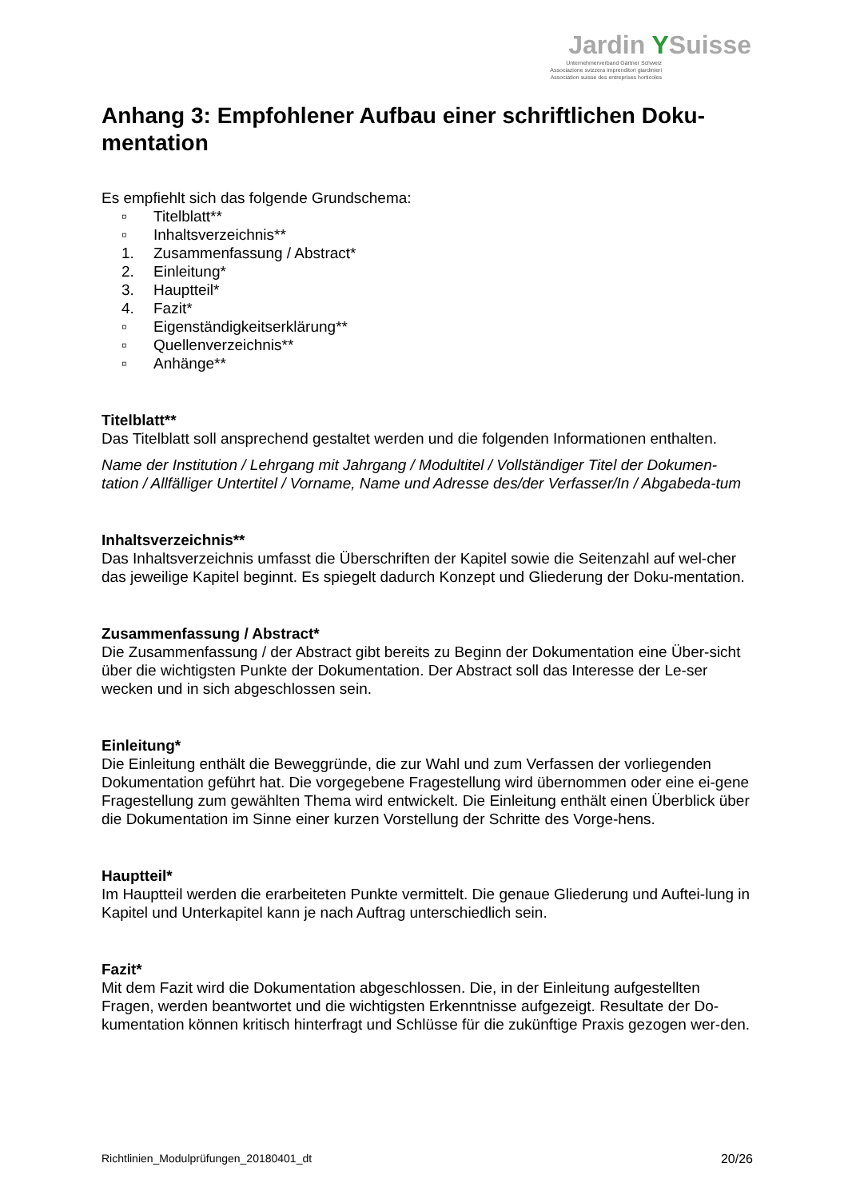Jardin YSuisse
Unternehmerverband Gärtner Schweiz
Associazione svizzera imprenditori giardinieri
Association suisse des entreprises horticoles
Anhang 3: Empfohlener Aufbau einer schriftlichen Doku-mentation
Es empfiehlt sich das folgende Grundschema:
▫ Titelblatt**
▫ Inhaltsverzeichnis**
1. Zusammenfassung / Abstract*
2. Einleitung*
3. Hauptteil*
4. Fazit*
▫ Eigenständigkeitserklärung**
▫ Quellenverzeichnis**
▫ Anhänge**
Titelblatt**
Das Titelblatt soll ansprechend gestaltet werden und die folgenden Informationen enthalten.
Name der Institution / Lehrgang mit Jahrgang / Modultitel / Vollständiger Titel der Dokumen-tation / Allfälliger Untertitel / Vorname, Name und Adresse des/der Verfasser/In / Abgabeda-tum
Inhaltsverzeichnis**
Das Inhaltsverzeichnis umfasst die Überschriften der Kapitel sowie die Seitenzahl auf wel-cher das jeweilige Kapitel beginnt. Es spiegelt dadurch Konzept und Gliederung der Doku-mentation.
Zusammenfassung / Abstract*
Die Zusammenfassung / der Abstract gibt bereits zu Beginn der Dokumentation eine Über-sicht über die wichtigsten Punkte der Dokumentation. Der Abstract soll das Interesse der Le-ser wecken und in sich abgeschlossen sein.
Einleitung*
Die Einleitung enthält die Beweggründe, die zur Wahl und zum Verfassen der vorliegenden Dokumentation geführt hat. Die vorgegebene Fragestellung wird übernommen oder eine ei-gene Fragestellung zum gewählten Thema wird entwickelt. Die Einleitung enthält einen Überblick über die Dokumentation im Sinne einer kurzen Vorstellung der Schritte des Vorge-hens.
Hauptteil*
Im Hauptteil werden die erarbeiteten Punkte vermittelt. Die genaue Gliederung und Auftei-lung in Kapitel und Unterkapitel kann je nach Auftrag unterschiedlich sein.
Fazit*
Mit dem Fazit wird die Dokumentation abgeschlossen. Die, in der Einleitung aufgestellten Fragen, werden beantwortet und die wichtigsten Erkenntnisse aufgezeigt. Resultate der Do-kumentation können kritisch hinterfragt und Schlüsse für die zukünftige Praxis gezogen wer-den.
Richtlinien_Modulprüfungen_20180401_dt 20/26